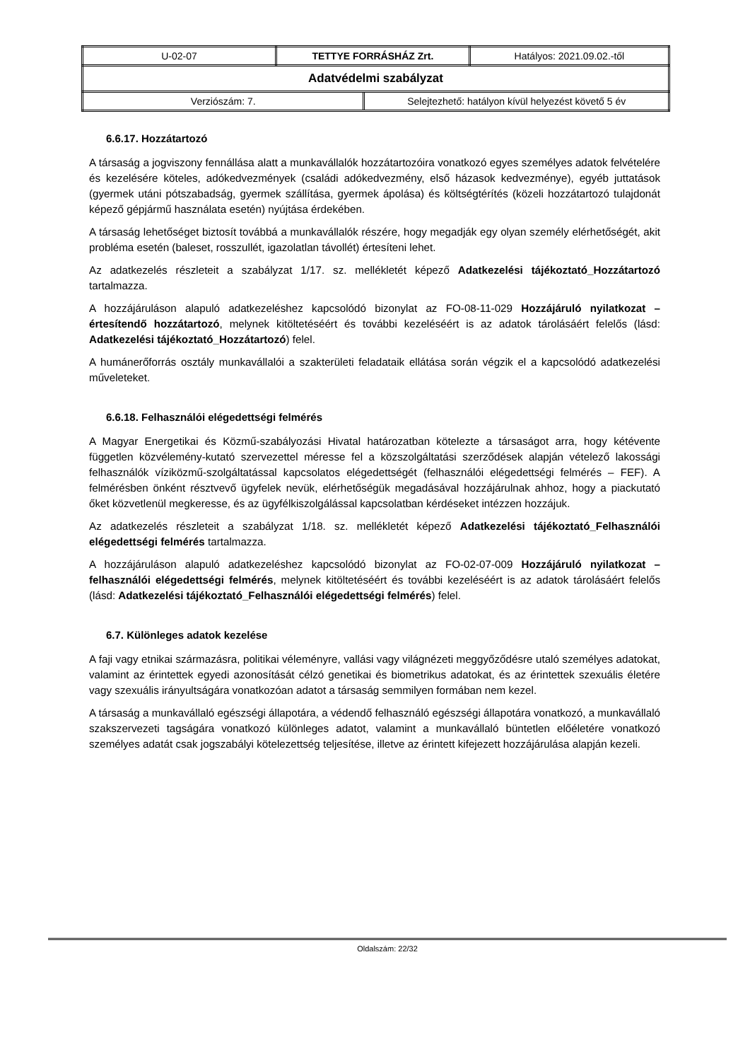| U-02-07 | TETTYE FORRÁSHÁZ Zrt. | Hatályos: 2021.09.02.-től |
| Adatvédelmi szabályzat | | |
| / Verziószám: 7. / Selejtezhető: hatályon kívül helyezést követő 5 év / | | |
6.6.17. Hozzátartozó
A társaság a jogviszony fennállása alatt a munkavállalók hozzátartozóira vonatkozó egyes személyes adatok felvételére és kezelésére köteles, adókedvezmények (családi adókedvezmény, első házasok kedvezménye), egyéb juttatások (gyermek utáni pótszabadság, gyermek szállítása, gyermek ápolása) és költségtérítés (közeli hozzátartozó tulajdonát képező gépjármű használata esetén) nyújtása érdekében.
A társaság lehetőséget biztosít továbbá a munkavállalók részére, hogy megadják egy olyan személy elérhetőségét, akit probléma esetén (baleset, rosszullét, igazolatlan távollét) értesíteni lehet.
Az adatkezelés részleteit a szabályzat 1/17. sz. mellékletét képező Adatkezelési tájékoztató_Hozzátartozó tartalmazza.
A hozzájáruláson alapuló adatkezeléshez kapcsolódó bizonylat az FO-08-11-029 Hozzájáruló nyilatkozat – értesítendő hozzátartozó, melynek kitöltetéséért és további kezeléséért is az adatok tárolásáért felelős (lásd: Adatkezelési tájékoztató_Hozzátartozó) felel.
A humánerőforrás osztály munkavállalói a szakterületi feladataik ellátása során végzik el a kapcsolódó adatkezelési műveleteket.
6.6.18. Felhasználói elégedettségi felmérés
A Magyar Energetikai és Közmű-szabályozási Hivatal határozatban kötelezte a társaságot arra, hogy kétévente független közvélemény-kutató szervezettel méresse fel a közszolgáltatási szerződések alapján vételező lakossági felhasználók víziközmű-szolgáltatással kapcsolatos elégedettségét (felhasználói elégedettségi felmérés – FEF). A felmérésben önként résztvevő ügyfelek nevük, elérhetőségük megadásával hozzájárulnak ahhoz, hogy a piackutató őket közvetlenül megkeresse, és az ügyfélkiszolgálással kapcsolatban kérdéseket intézzen hozzájuk.
Az adatkezelés részleteit a szabályzat 1/18. sz. mellékletét képező Adatkezelési tájékoztató_Felhasználói elégedettségi felmérés tartalmazza.
A hozzájáruláson alapuló adatkezeléshez kapcsolódó bizonylat az FO-02-07-009 Hozzájáruló nyilatkozat – felhasználói elégedettségi felmérés, melynek kitöltetéséért és további kezeléséért is az adatok tárolásáért felelős (lásd: Adatkezelési tájékoztató_Felhasználói elégedettségi felmérés) felel.
6.7. Különleges adatok kezelése
A faji vagy etnikai származásra, politikai véleményre, vallási vagy világnézeti meggyőződésre utaló személyes adatokat, valamint az érintettek egyedi azonosítását célzó genetikai és biometrikus adatokat, és az érintettek szexuális életére vagy szexuális irányultságára vonatkozóan adatot a társaság semmilyen formában nem kezel.
A társaság a munkavállaló egészségi állapotára, a védendő felhasználó egészségi állapotára vonatkozó, a munkavállaló szakszervezeti tagságára vonatkozó különleges adatot, valamint a munkavállaló büntetlen előéletére vonatkozó személyes adatát csak jogszabályi kötelezettség teljesítése, illetve az érintett kifejezett hozzájárulása alapján kezeli.
Oldalszám: 22/32